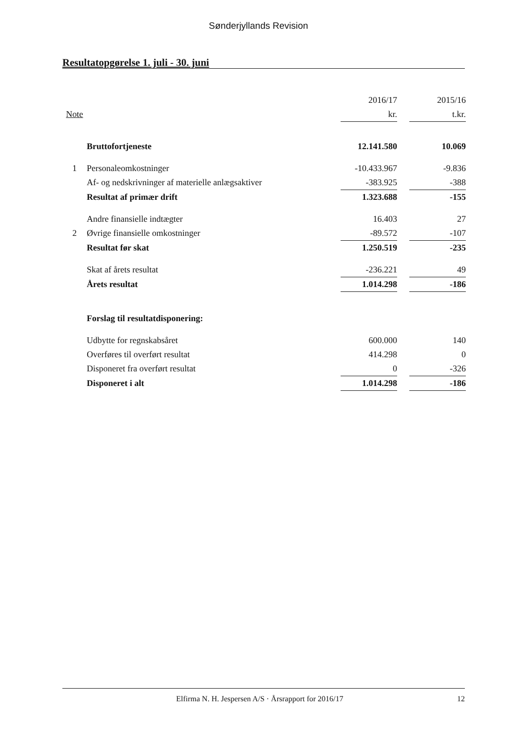Sønderjyllands Revision
Resultatopgørelse 1. juli - 30. juni
| | | 2016/17 | | 2015/16 |
| --- | --- | --- | --- | --- |
| Note | | kr. | | t.kr. |
| | Bruttofortjeneste | 12.141.580 | | 10.069 |
| 1 | Personaleomkostninger | -10.433.967 | | -9.836 |
| | Af- og nedskrivninger af materielle anlægsaktiver | -383.925 | | -388 |
| | Resultat af primær drift | 1.323.688 | | -155 |
| | Andre finansielle indtægter | 16.403 | | 27 |
| 2 | Øvrige finansielle omkostninger | -89.572 | | -107 |
| | Resultat før skat | 1.250.519 | | -235 |
| | Skat af årets resultat | -236.221 | | 49 |
| | Årets resultat | 1.014.298 | | -186 |
| | Forslag til resultatdisponering: | | | |
| | Udbytte for regnskabsåret | 600.000 | | 140 |
| | Overføres til overført resultat | 414.298 | | 0 |
| | Disponeret fra overført resultat | 0 | | -326 |
| | Disponeret i alt | 1.014.298 | | -186 |
Elfirma N. H. Jespersen A/S · Årsrapport for 2016/17
12